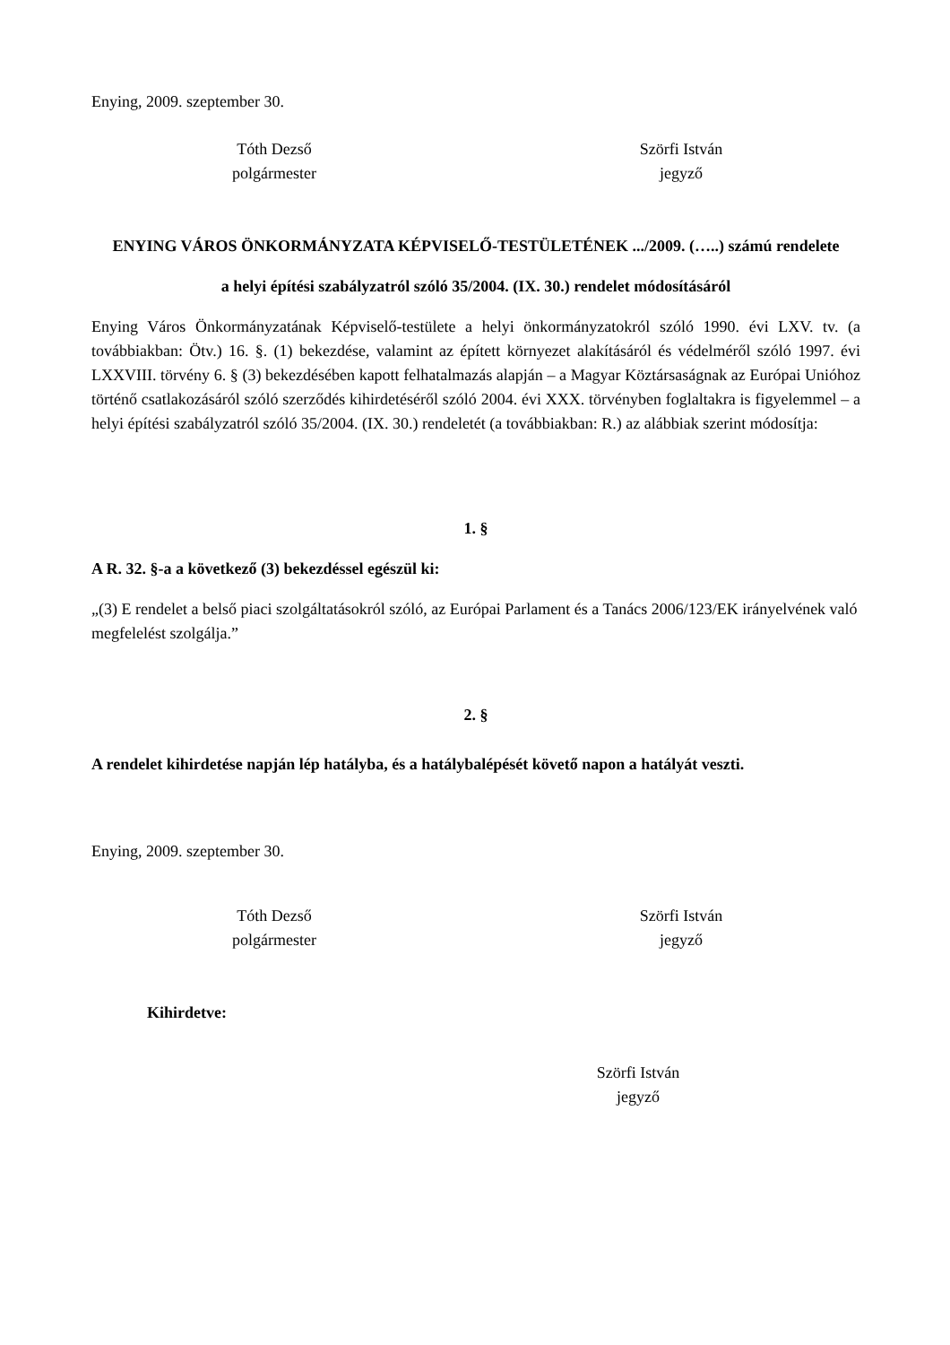Enying, 2009. szeptember 30.
Tóth Dezső
polgármester
Szörfi István
jegyző
ENYING VÁROS ÖNKORMÁNYZATA KÉPVISELŐ-TESTÜLETÉNEK .../2009. (…..) számú rendelete
a helyi építési szabályzatról szóló 35/2004. (IX. 30.) rendelet módosításáról
Enying Város Önkormányzatának Képviselő-testülete a helyi önkormányzatokról szóló 1990. évi LXV. tv. (a továbbiakban: Ötv.) 16. §. (1) bekezdése, valamint az épített környezet alakításáról és védelméről szóló 1997. évi LXXVIII. törvény 6. § (3) bekezdésében kapott felhatalmazás alapján – a Magyar Köztársaságnak az Európai Unióhoz történő csatlakozásáról szóló szerződés kihirdetéséről szóló 2004. évi XXX. törvényben foglaltakra is figyelemmel – a helyi építési szabályzatról szóló 35/2004. (IX. 30.) rendeletét (a továbbiakban: R.) az alábbiak szerint módosítja:
1. §
A R. 32. §-a a következő (3) bekezdéssel egészül ki:
„(3) E rendelet a belső piaci szolgáltatásokról szóló, az Európai Parlament és a Tanács 2006/123/EK irányelvének való megfelelést szolgálja.”
2. §
A rendelet kihirdetése napján lép hatályba, és a hatálybalépését követő napon a hatályát veszti.
Enying, 2009. szeptember 30.
Tóth Dezső
polgármester
Szörfi István
jegyző
Kihirdetve:
Szörfi István
jegyző